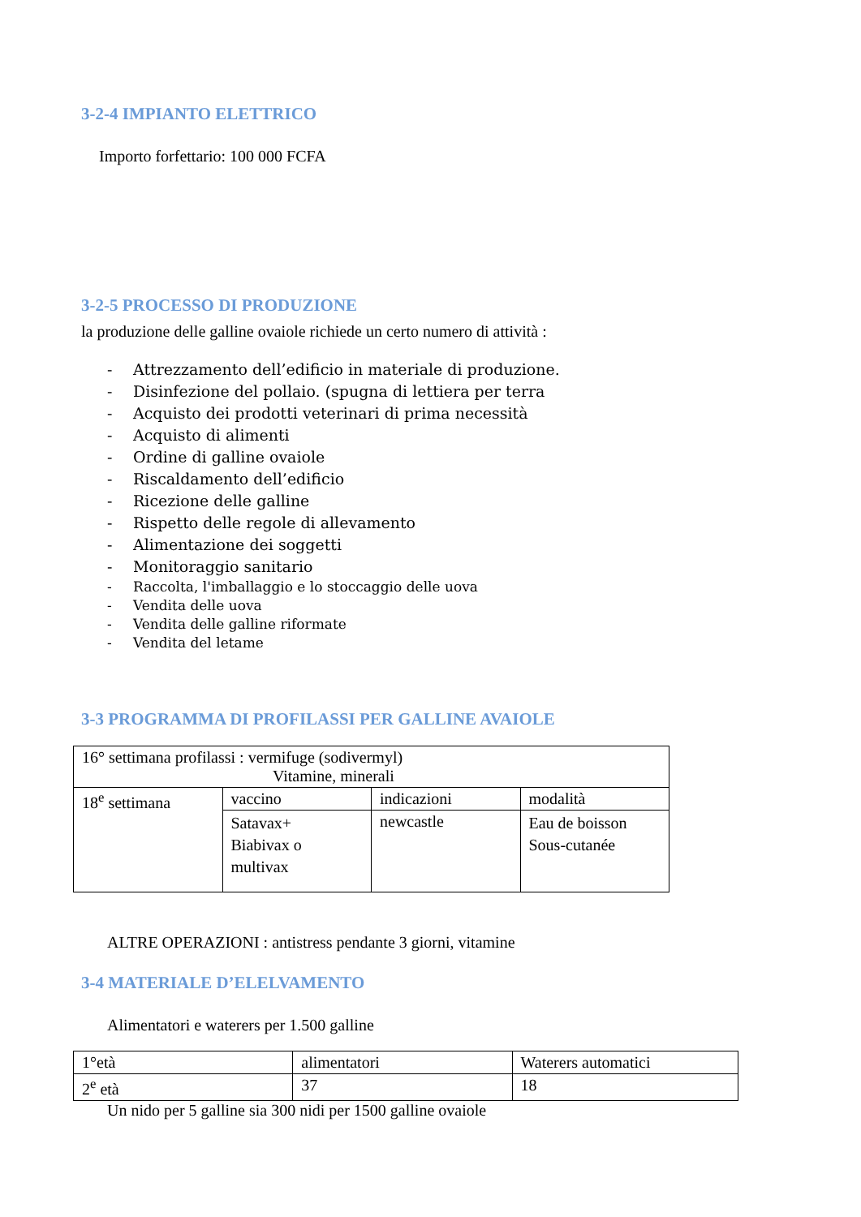3-2-4 IMPIANTO ELETTRICO
Importo forfettario: 100 000 FCFA
3-2-5 PROCESSO DI PRODUZIONE
la produzione delle galline ovaiole richiede un certo numero di attività :
- Attrezzamento dell’edificio in materiale di produzione.
- Disinfezione del pollaio. (spugna di lettiera per terra
- Acquisto dei prodotti veterinari di prima necessità
- Acquisto di alimenti
- Ordine di galline ovaiole
- Riscaldamento dell’edificio
- Ricezione delle galline
- Rispetto delle regole di allevamento
- Alimentazione dei soggetti
- Monitoraggio sanitario
- Raccolta, l'imballaggio e lo stoccaggio delle uova
- Vendita delle uova
- Vendita delle galline riformate
- Vendita del letame
3-3 PROGRAMMA DI PROFILASSI PER GALLINE AVAIOLE
| 16° settimana profilassi : vermifuge (sodivermyl) Vitamine, minerali | | | |
| 18<sup>e</sup> settimana | vaccino | indicazioni | modalità |
| | Satavax+ Biabivax o multivax | newcastle | Eau de boisson Sous-cutanée |
ALTRE OPERAZIONI : antistress pendante 3 giorni, vitamine
3-4 MATERIALE D’ELELVAMENTO
Alimentatori e waterers per 1.500 galline
| 1°età | alimentatori | Waterers automatici |
| 2<sup>e</sup> età | 37 | 18 |
Un nido per 5 galline sia 300 nidi per 1500 galline ovaiole